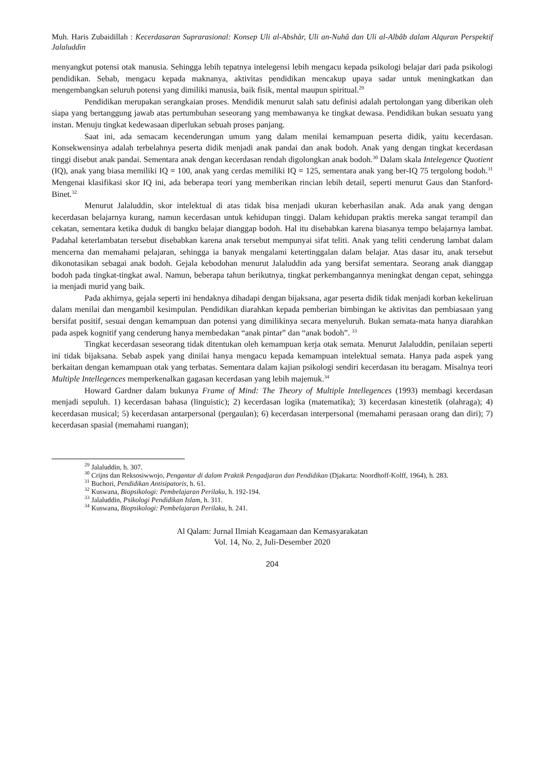Muh. Haris Zubaidillah : Kecerdasaran Suprarasional: Konsep Uli al-Abshâr, Uli an-Nuhâ dan Uli al-Albâb dalam Alquran Perspektif Jalaluddin
menyangkut potensi otak manusia. Sehingga lebih tepatnya intelegensi lebih mengacu kepada psikologi belajar dari pada psikologi pendidikan. Sebab, mengacu kepada maknanya, aktivitas pendidikan mencakup upaya sadar untuk meningkatkan dan mengembangkan seluruh potensi yang dimiliki manusia, baik fisik, mental maupun spiritual.<sup>29</sup>
Pendidikan merupakan serangkaian proses. Mendidik menurut salah satu definisi adalah pertolongan yang diberikan oleh siapa yang bertanggung jawab atas pertumbuhan seseorang yang membawanya ke tingkat dewasa. Pendidikan bukan sesuatu yang instan. Menuju tingkat kedewasaan diperlukan sebuah proses panjang.
Saat ini, ada semacam kecenderungan umum yang dalam menilai kemampuan peserta didik, yaitu kecerdasan. Konsekwensinya adalah terbelahnya peserta didik menjadi anak pandai dan anak bodoh. Anak yang dengan tingkat kecerdasan tinggi disebut anak pandai. Sementara anak dengan kecerdasan rendah digolongkan anak bodoh.<sup>30</sup> Dalam skala Intelegence Quotient (IQ), anak yang biasa memiliki IQ = 100, anak yang cerdas memiliki IQ = 125, sementara anak yang ber-IQ 75 tergolong bodoh.<sup>31</sup> Mengenai klasifikasi skor IQ ini, ada beberapa teori yang memberikan rincian lebih detail, seperti menurut Gaus dan Stanford-Binet.<sup>32</sup>
Menurut Jalaluddin, skor intelektual di atas tidak bisa menjadi ukuran keberhasilan anak. Ada anak yang dengan kecerdasan belajarnya kurang, namun kecerdasan untuk kehidupan tinggi. Dalam kehidupan praktis mereka sangat terampil dan cekatan, sementara ketika duduk di bangku belajar dianggap bodoh. Hal itu disebabkan karena biasanya tempo belajarnya lambat. Padahal keterlambatan tersebut disebabkan karena anak tersebut mempunyai sifat teliti. Anak yang teliti cenderung lambat dalam mencerna dan memahami pelajaran, sehingga ia banyak mengalami ketertinggalan dalam belajar. Atas dasar itu, anak tersebut dikonotasikan sebagai anak bodoh. Gejala kebodohan menurut Jalaluddin ada yang bersifat sementara. Seorang anak dianggap bodoh pada tingkat-tingkat awal. Namun, beberapa tahun berikutnya, tingkat perkembangannya meningkat dengan cepat, sehingga ia menjadi murid yang baik.
Pada akhirnya, gejala seperti ini hendaknya dihadapi dengan bijaksana, agar peserta didik tidak menjadi korban kekeliruan dalam menilai dan mengambil kesimpulan. Pendidikan diarahkan kepada pemberian bimbingan ke aktivitas dan pembiasaan yang bersifat positif, sesuai dengan kemampuan dan potensi yang dimilikinya secara menyeluruh. Bukan semata-mata hanya diarahkan pada aspek kognitif yang cenderung hanya membedakan “anak pintar” dan “anak bodoh”. <sup>33</sup>
Tingkat kecerdasan seseorang tidak ditentukan oleh kemampuan kerja otak semata. Menurut Jalaluddin, penilaian seperti ini tidak bijaksana. Sebab aspek yang dinilai hanya mengacu kepada kemampuan intelektual semata. Hanya pada aspek yang berkaitan dengan kemampuan otak yang terbatas. Sementara dalam kajian psikologi sendiri kecerdasan itu beragam. Misalnya teori Multiple Intellegences memperkenalkan gagasan kecerdasan yang lebih majemuk.<sup>34</sup>
Howard Gardner dalam bukunya Frame of Mind: The Theory of Multiple Intellegences (1993) membagi kecerdasan menjadi sepuluh. 1) kecerdasan bahasa (linguistic); 2) kecerdasan logika (matematika); 3) kecerdasan kinestetik (olahraga); 4) kecerdasan musical; 5) kecerdasan antarpersonal (pergaulan); 6) kecerdasan interpersonal (memahami perasaan orang dan diri); 7) kecerdasan spasial (memahami ruangan);
<sup>29</sup> Jalaluddin, h. 307.
<sup>30</sup> Crijns dan Reksosiwwojo, Pengantar di dalam Praktik Pengadjaran dan Pendidikan (Djakarta: Noordhoff-Kolff, 1964), h. 283.
<sup>31</sup> Buchori, Pendidikan Antisipatoris, h. 61.
<sup>32</sup> Kuswana, Biopsikologi: Pembelajaran Perilaku, h. 192-194.
<sup>33</sup> Jalaluddin, Psikologi Pendidikan Islam, h. 311.
<sup>34</sup> Kuswana, Biopsikologi: Pembelajaran Perilaku, h. 241.
Al Qalam: Jurnal Ilmiah Keagamaan dan Kemasyarakatan
Vol. 14, No. 2, Juli-Desember 2020
204